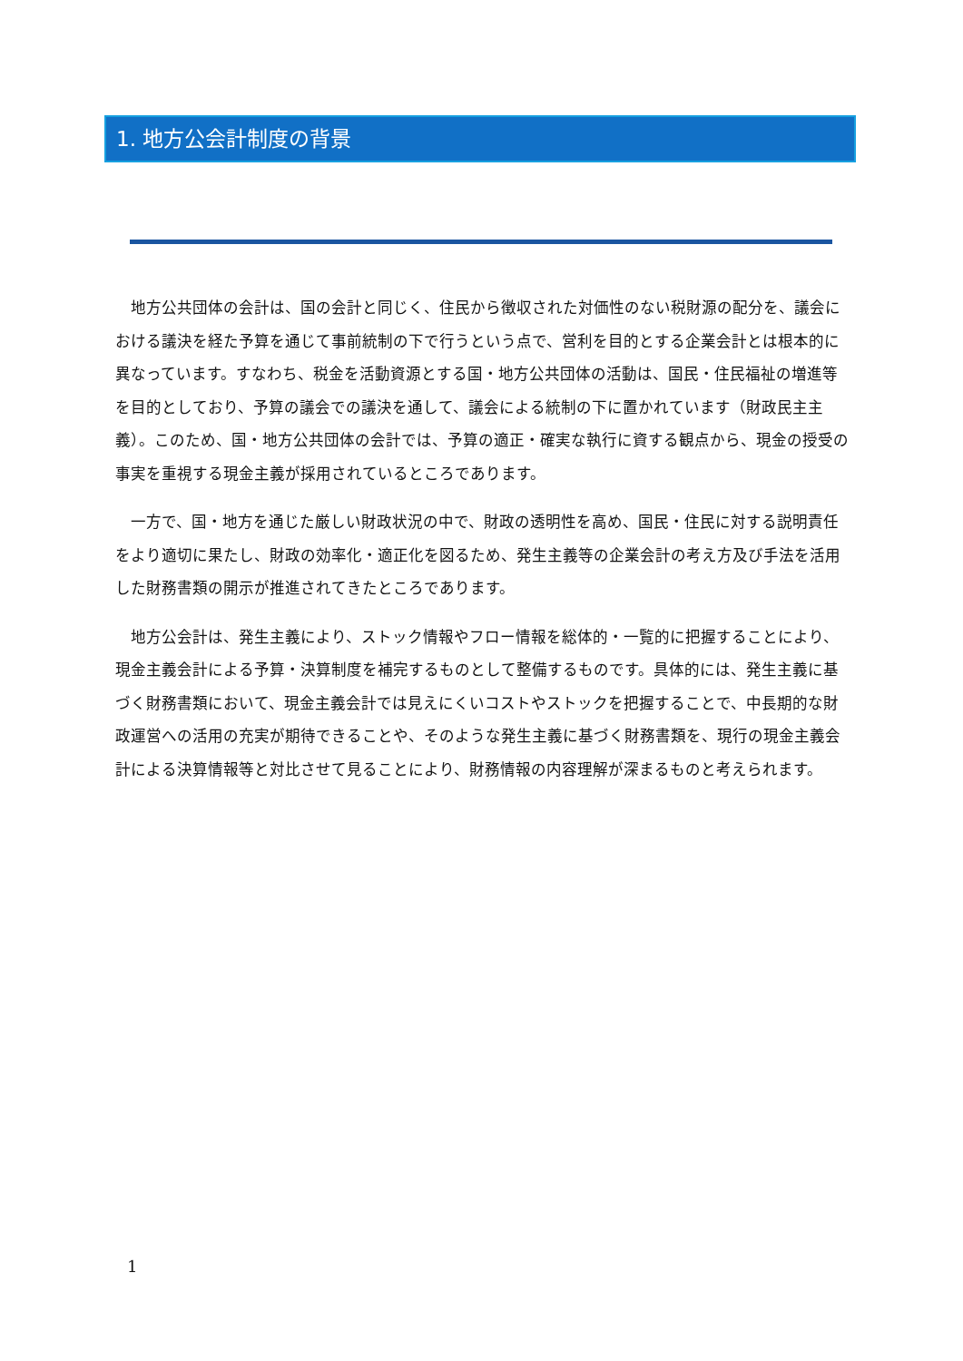1. 地方公会計制度の背景
地方公共団体の会計は、国の会計と同じく、住民から徴収された対価性のない税財源の配分を、議会における議決を経た予算を通じて事前統制の下で行うという点で、営利を目的とする企業会計とは根本的に異なっています。すなわち、税金を活動資源とする国・地方公共団体の活動は、国民・住民福祉の増進等を目的としており、予算の議会での議決を通して、議会による統制の下に置かれています（財政民主主義）。このため、国・地方公共団体の会計では、予算の適正・確実な執行に資する観点から、現金の授受の事実を重視する現金主義が採用されているところであります。
一方で、国・地方を通じた厳しい財政状況の中で、財政の透明性を高め、国民・住民に対する説明責任をより適切に果たし、財政の効率化・適正化を図るため、発生主義等の企業会計の考え方及び手法を活用した財務書類の開示が推進されてきたところであります。
地方公会計は、発生主義により、ストック情報やフロー情報を総体的・一覧的に把握することにより、現金主義会計による予算・決算制度を補完するものとして整備するものです。具体的には、発生主義に基づく財務書類において、現金主義会計では見えにくいコストやストックを把握することで、中長期的な財政運営への活用の充実が期待できることや、そのような発生主義に基づく財務書類を、現行の現金主義会計による決算情報等と対比させて見ることにより、財務情報の内容理解が深まるものと考えられます。
1